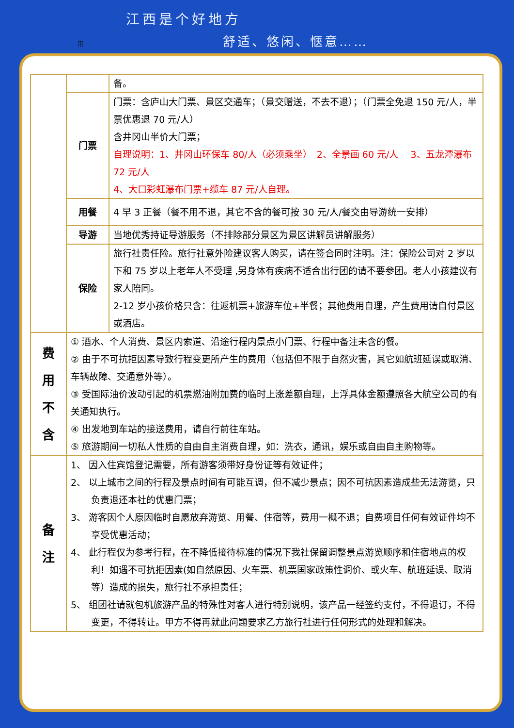江西是个好地方
舒适、悠闲、惬意……
用
| | | 备。 |
| | 门票 | 门票：含庐山大门票、景区交通车；（景交赠送，不去不退）；（门票全免退 150 元/人，半票优惠退 70 元/人） 含井冈山半价大门票； 自理说明：1、井冈山环保车 80/人（必须乘坐） 2、全景画 60 元/人 3、五龙潭瀑布 72 元/人 4、大口彩虹瀑布门票+缆车 87 元/人自理。 |
| | 用餐 | 4 早 3 正餐（餐不用不退，其它不含的餐可按 30 元/人/餐交由导游统一安排） |
| | 导游 | 当地优秀持证导游服务（不排除部分景区为景区讲解员讲解服务） |
| | 保险 | 旅行社责任险。旅行社意外险建议客人购买，请在签合同时注明。注：保险公司对 2 岁以下和 75 岁以上老年人不受理 ,另身体有疾病不适合出行团的请不要参团。老人小孩建议有家人陪同。 2-12 岁小孩价格只含：往返机票+旅游车位+半餐；其他费用自理，产生费用请自付景区或酒店。 |
| 费 用 不 含 | ① 酒水、个人消费、景区内索道、沿途行程内景点小门票、行程中备注未含的餐。 ② 由于不可抗拒因素导致行程变更所产生的费用（包括但不限于自然灾害，其它如航班延误或取消、车辆故障、交通意外等）。 ③ 受国际油价波动引起的机票燃油附加费的临时上涨差额自理，上浮具体金额遵照各大航空公司的有关通知执行。 ④ 出发地到车站的接送费用，请自行前往车站。 ⑤ 旅游期间一切私人性质的自由自主消费自理，如：洗衣，通讯，娱乐或自由自主购物等。 | |
| 备 注 | 1、 因入住宾馆登记需要，所有游客须带好身份证等有效证件； 2、 以上城市之间的行程及景点时间有可能互调，但不减少景点；因不可抗因素造成些无法游览，只负责退还本社的优惠门票； 3、 游客因个人原因临时自愿放弃游览、用餐、住宿等，费用一概不退；自费项目任何有效证件均不享受优惠活动； 4、 此行程仅为参考行程，在不降低接待标准的情况下我社保留调整景点游览顺序和住宿地点的权利！如遇不可抗拒因素(如自然原因、火车票、机票国家政策性调价、或火车、航班延误、取消等）造成的损失，旅行社不承担责任； 5、 组团社请就包机旅游产品的特殊性对客人进行特别说明，该产品一经签约支付，不得退订，不得变更，不得转让。甲方不得再就此问题要求乙方旅行社进行任何形式的处理和解决。 | |